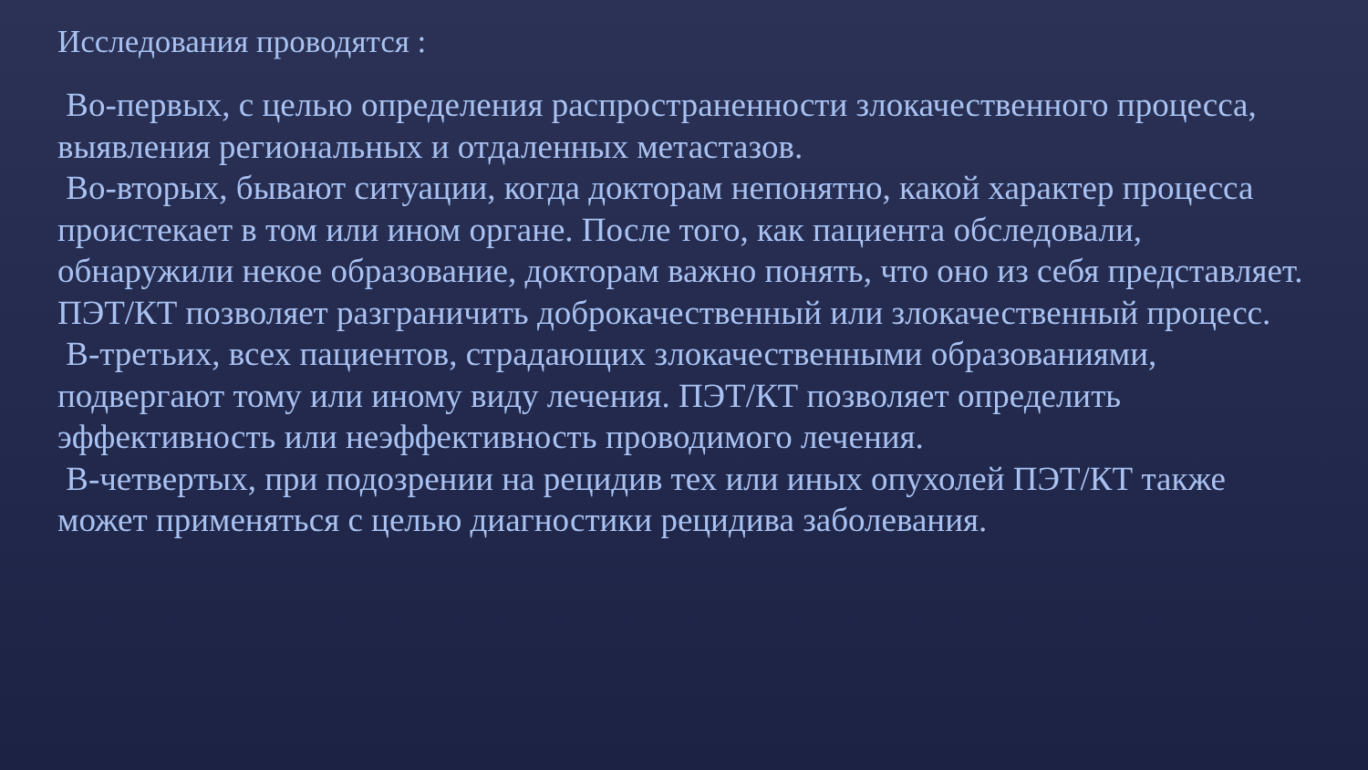Исследования проводятся :
Во-первых, с целью определения распространенности злокачественного процесса, выявления региональных и отдаленных метастазов.
Во-вторых, бывают ситуации, когда докторам непонятно, какой характер процесса проистекает в том или ином органе. После того, как пациента обследовали, обнаружили некое образование, докторам важно понять, что оно из себя представляет. ПЭТ/КТ позволяет разграничить доброкачественный или злокачественный процесс.
В-третьих, всех пациентов, страдающих злокачественными образованиями, подвергают тому или иному виду лечения. ПЭТ/КТ позволяет определить эффективность или неэффективность проводимого лечения.
В-четвертых, при подозрении на рецидив тех или иных опухолей ПЭТ/КТ также может применяться с целью диагностики рецидива заболевания.